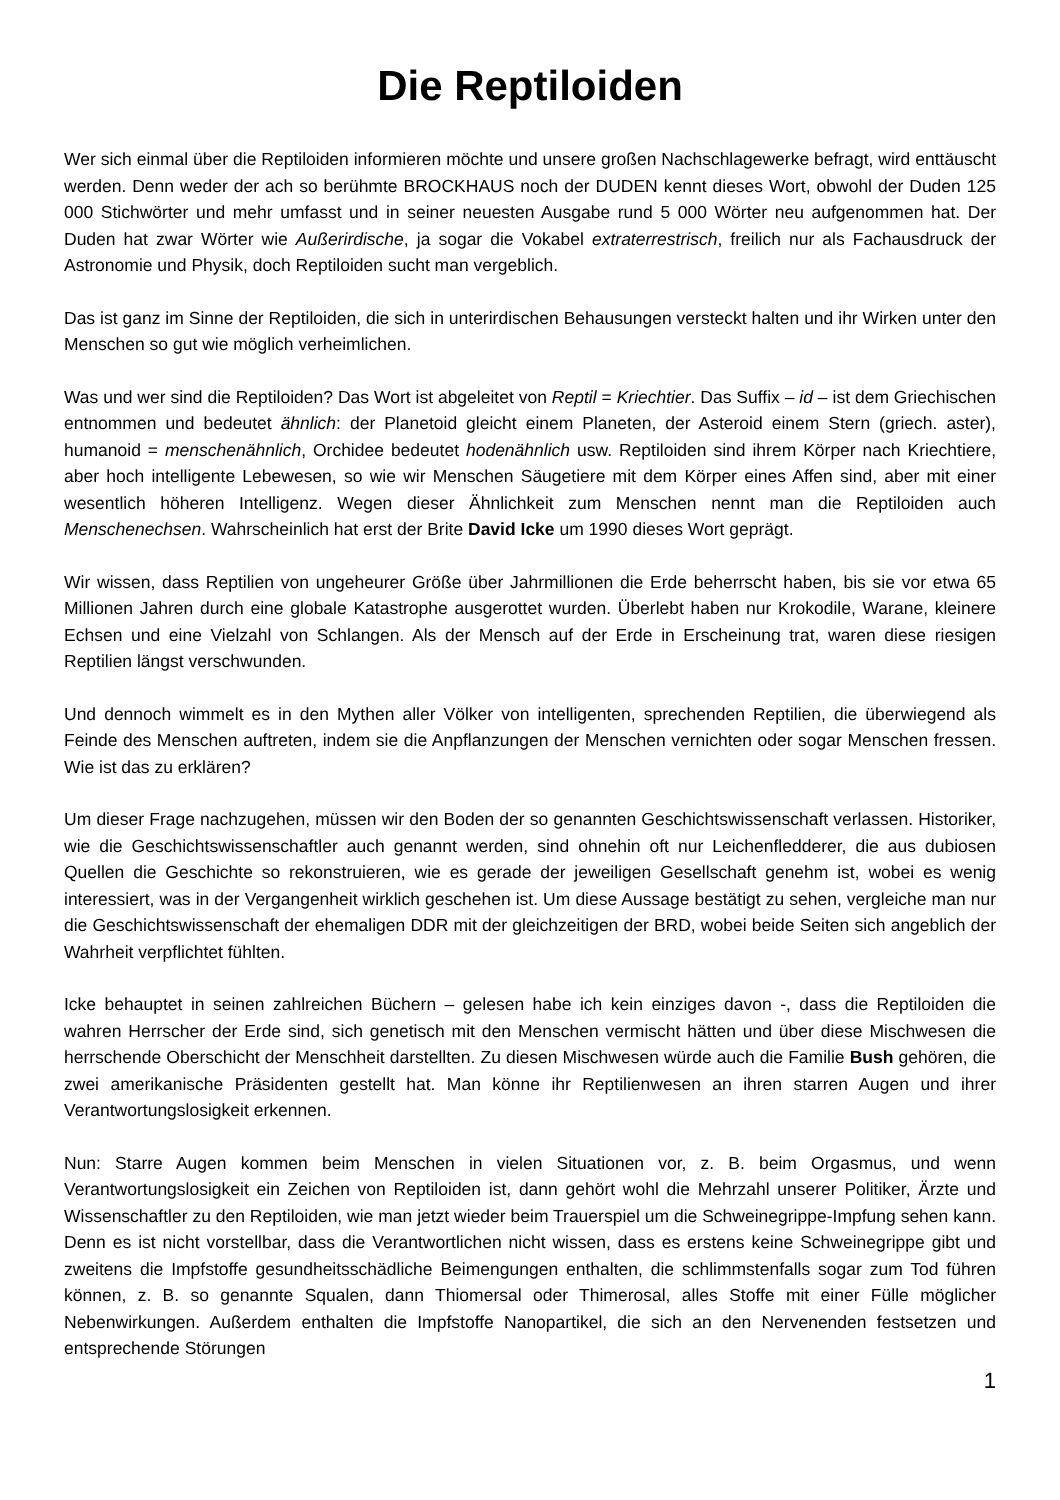Die Reptiloiden
Wer sich einmal über die Reptiloiden informieren möchte und unsere großen Nachschlagewerke befragt, wird enttäuscht werden. Denn weder der ach so berühmte BROCKHAUS noch der DUDEN kennt dieses Wort, obwohl der Duden 125 000 Stichwörter und mehr umfasst und in seiner neuesten Ausgabe rund 5 000 Wörter neu aufgenommen hat. Der Duden hat zwar Wörter wie Außerirdische, ja sogar die Vokabel extraterrestrisch, freilich nur als Fachausdruck der Astronomie und Physik, doch Reptiloiden sucht man vergeblich.
Das ist ganz im Sinne der Reptiloiden, die sich in unterirdischen Behausungen versteckt halten und ihr Wirken unter den Menschen so gut wie möglich verheimlichen.
Was und wer sind die Reptiloiden? Das Wort ist abgeleitet von Reptil = Kriechtier. Das Suffix – id – ist dem Griechischen entnommen und bedeutet ähnlich: der Planetoid gleicht einem Planeten, der Asteroid einem Stern (griech. aster), humanoid = menschenähnlich, Orchidee bedeutet hodenähnlich usw. Reptiloiden sind ihrem Körper nach Kriechtiere, aber hoch intelligente Lebewesen, so wie wir Menschen Säugetiere mit dem Körper eines Affen sind, aber mit einer wesentlich höheren Intelligenz. Wegen dieser Ähnlichkeit zum Menschen nennt man die Reptiloiden auch Menschenechsen. Wahrscheinlich hat erst der Brite David Icke um 1990 dieses Wort geprägt.
Wir wissen, dass Reptilien von ungeheurer Größe über Jahrmillionen die Erde beherrscht haben, bis sie vor etwa 65 Millionen Jahren durch eine globale Katastrophe ausgerottet wurden. Überlebt haben nur Krokodile, Warane, kleinere Echsen und eine Vielzahl von Schlangen. Als der Mensch auf der Erde in Erscheinung trat, waren diese riesigen Reptilien längst verschwunden.
Und dennoch wimmelt es in den Mythen aller Völker von intelligenten, sprechenden Reptilien, die überwiegend als Feinde des Menschen auftreten, indem sie die Anpflanzungen der Menschen vernichten oder sogar Menschen fressen. Wie ist das zu erklären?
Um dieser Frage nachzugehen, müssen wir den Boden der so genannten Geschichtswissenschaft verlassen. Historiker, wie die Geschichtswissenschaftler auch genannt werden, sind ohnehin oft nur Leichenfledderer, die aus dubiosen Quellen die Geschichte so rekonstruieren, wie es gerade der jeweiligen Gesellschaft genehm ist, wobei es wenig interessiert, was in der Vergangenheit wirklich geschehen ist. Um diese Aussage bestätigt zu sehen, vergleiche man nur die Geschichtswissenschaft der ehemaligen DDR mit der gleichzeitigen der BRD, wobei beide Seiten sich angeblich der Wahrheit verpflichtet fühlten.
Icke behauptet in seinen zahlreichen Büchern – gelesen habe ich kein einziges davon -, dass die Reptiloiden die wahren Herrscher der Erde sind, sich genetisch mit den Menschen vermischt hätten und über diese Mischwesen die herrschende Oberschicht der Menschheit darstellten. Zu diesen Mischwesen würde auch die Familie Bush gehören, die zwei amerikanische Präsidenten gestellt hat. Man könne ihr Reptilienwesen an ihren starren Augen und ihrer Verantwortungslosigkeit erkennen.
Nun: Starre Augen kommen beim Menschen in vielen Situationen vor, z. B. beim Orgasmus, und wenn Verantwortungslosigkeit ein Zeichen von Reptiloiden ist, dann gehört wohl die Mehrzahl unserer Politiker, Ärzte und Wissenschaftler zu den Reptiloiden, wie man jetzt wieder beim Trauerspiel um die Schweinegrippe-Impfung sehen kann. Denn es ist nicht vorstellbar, dass die Verantwortlichen nicht wissen, dass es erstens keine Schweinegrippe gibt und zweitens die Impfstoffe gesundheitsschädliche Beimengungen enthalten, die schlimmstenfalls sogar zum Tod führen können, z. B. so genannte Squalen, dann Thiomersal oder Thimerosal, alles Stoffe mit einer Fülle möglicher Nebenwirkungen. Außerdem enthalten die Impfstoffe Nanopartikel, die sich an den Nervenenden festsetzen und entsprechende Störungen
1